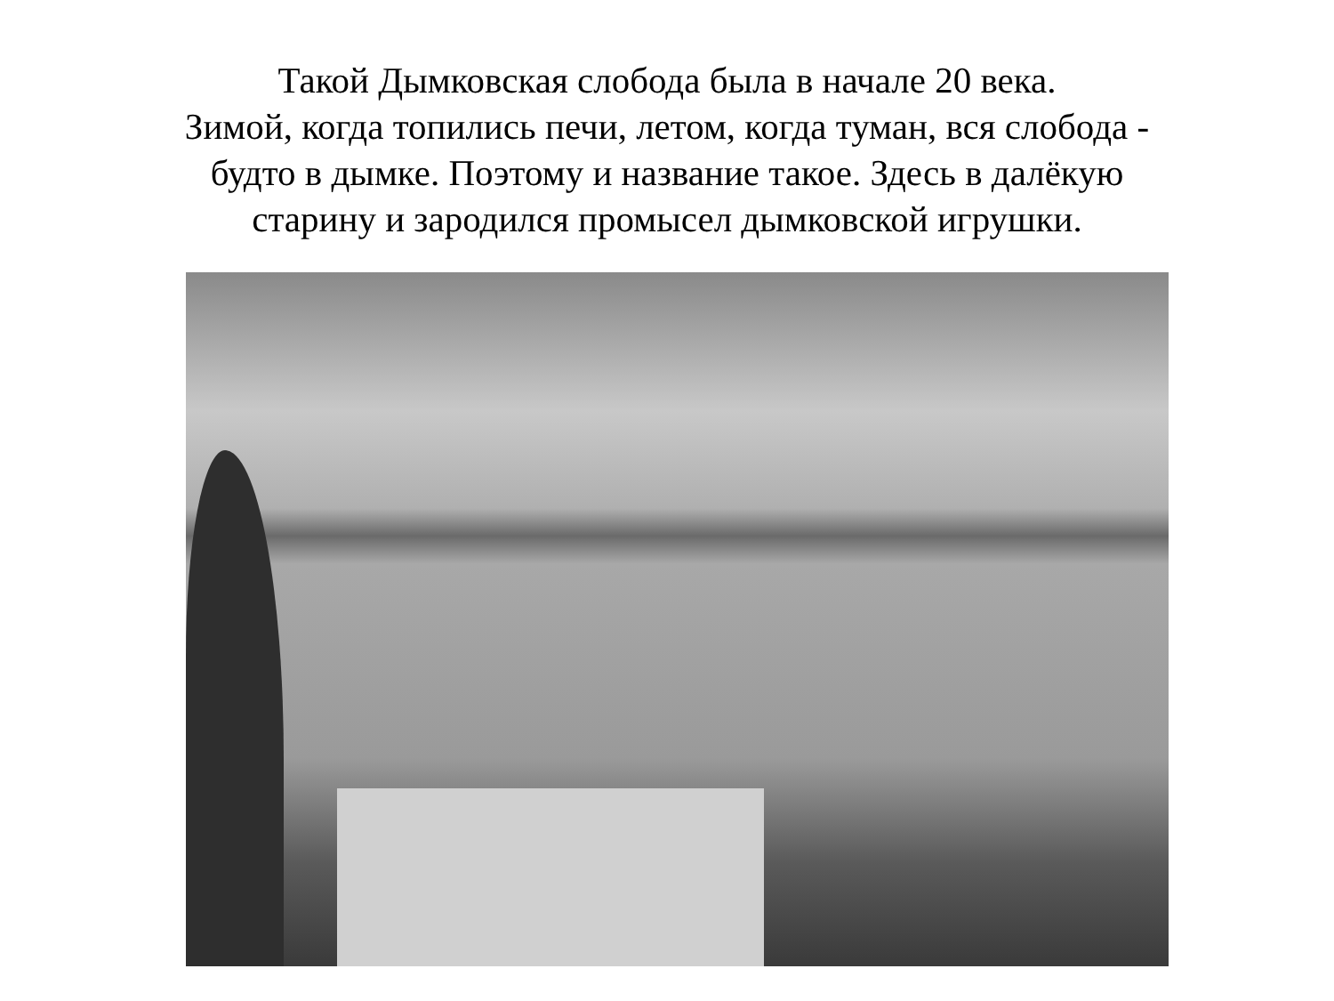Такой Дымковская слобода была в начале 20 века.
Зимой, когда топились печи, летом, когда туман, вся слобода -
будто в дымке. Поэтому и название такое. Здесь в далёкую
старину и зародился промысел дымковской игрушки.